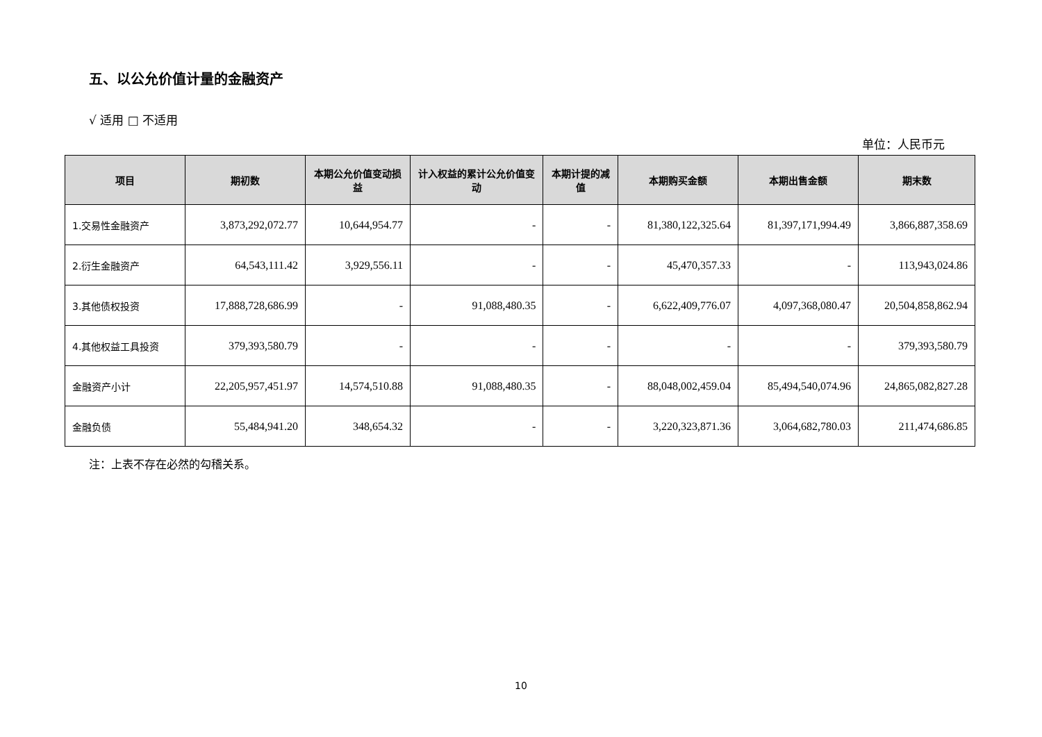五、以公允价值计量的金融资产
√ 适用 □ 不适用
单位：人民币元
| 项目 | 期初数 | 本期公允价值变动损益 | 计入权益的累计公允价值变动 | 本期计提的减值 | 本期购买金额 | 本期出售金额 | 期末数 |
| --- | --- | --- | --- | --- | --- | --- | --- |
| 1.交易性金融资产 | 3,873,292,072.77 | 10,644,954.77 | - | - | 81,380,122,325.64 | 81,397,171,994.49 | 3,866,887,358.69 |
| 2.衍生金融资产 | 64,543,111.42 | 3,929,556.11 | - | - | 45,470,357.33 | - | 113,943,024.86 |
| 3.其他债权投资 | 17,888,728,686.99 | - | 91,088,480.35 | - | 6,622,409,776.07 | 4,097,368,080.47 | 20,504,858,862.94 |
| 4.其他权益工具投资 | 379,393,580.79 | - | - | - | - | - | 379,393,580.79 |
| 金融资产小计 | 22,205,957,451.97 | 14,574,510.88 | 91,088,480.35 | - | 88,048,002,459.04 | 85,494,540,074.96 | 24,865,082,827.28 |
| 金融负债 | 55,484,941.20 | 348,654.32 | - | - | 3,220,323,871.36 | 3,064,682,780.03 | 211,474,686.85 |
注：上表不存在必然的勾稽关系。
10